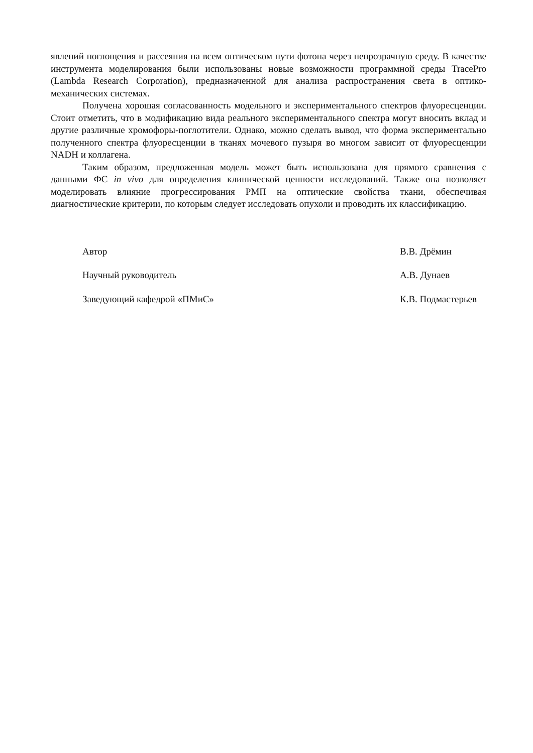явлений поглощения и рассеяния на всем оптическом пути фотона через непрозрачную среду. В качестве инструмента моделирования были использованы новые возможности программной среды TracePro (Lambda Research Corporation), предназначенной для анализа распространения света в оптико-механических системах.
Получена хорошая согласованность модельного и экспериментального спектров флуоресценции. Стоит отметить, что в модификацию вида реального экспериментального спектра могут вносить вклад и другие различные хромофоры-поглотители. Однако, можно сделать вывод, что форма экспериментально полученного спектра флуоресценции в тканях мочевого пузыря во многом зависит от флуоресценции NADH и коллагена.
Таким образом, предложенная модель может быть использована для прямого сравнения с данными ФС in vivo для определения клинической ценности исследований. Также она позволяет моделировать влияние прогрессирования РМП на оптические свойства ткани, обеспечивая диагностические критерии, по которым следует исследовать опухоли и проводить их классификацию.
Автор В.В. Дрёмин
Научный руководитель А.В. Дунаев
Заведующий кафедрой «ПМиС» К.В. Подмастерьев